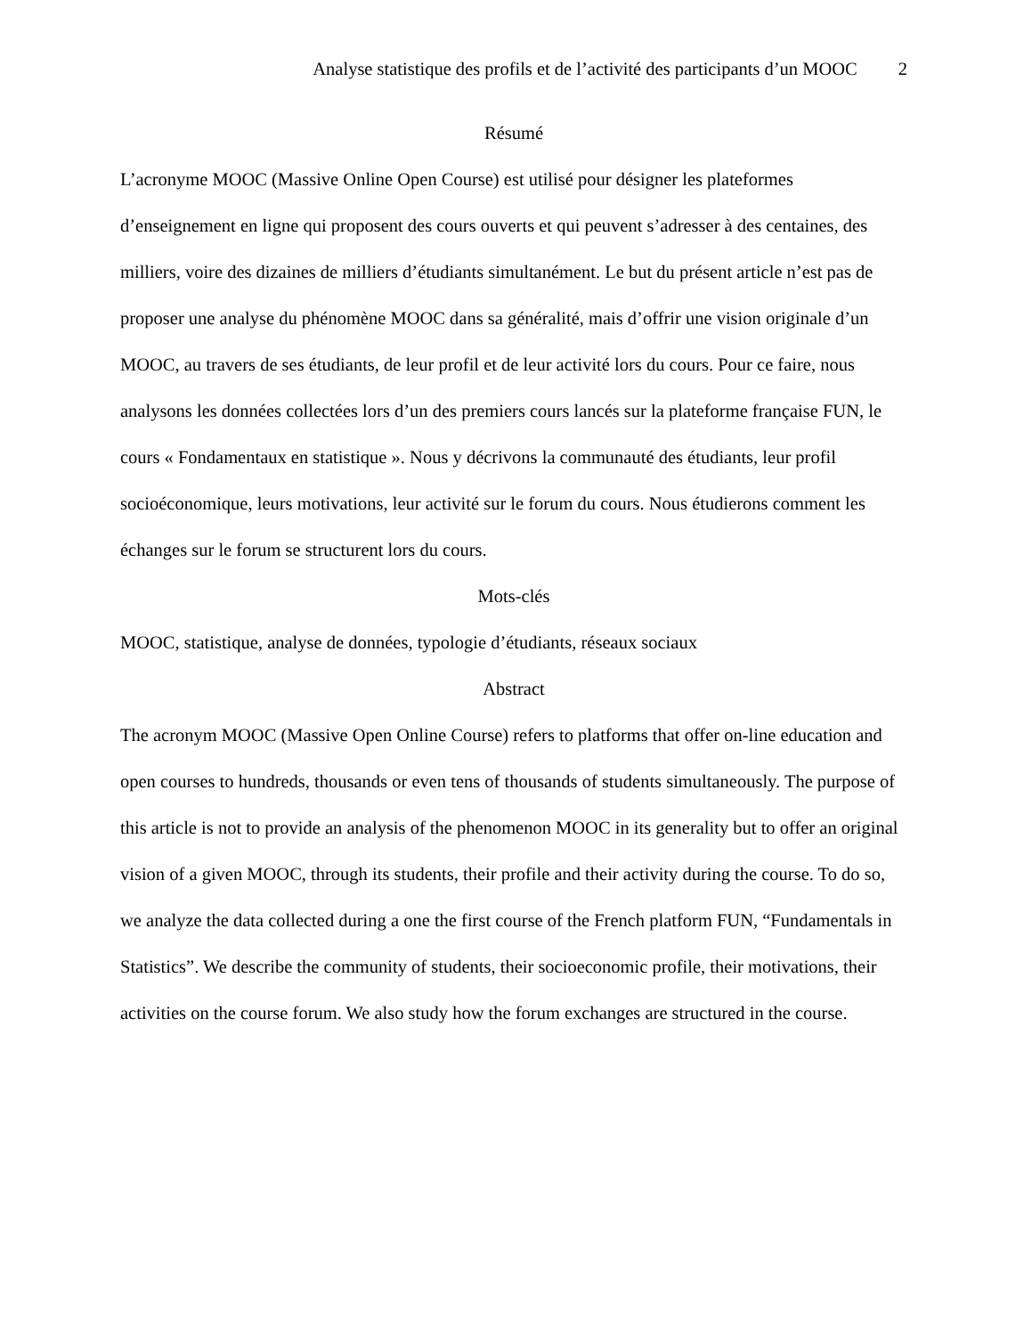Analyse statistique des profils et de l’activité des participants d’un MOOC 2
Résumé
L’acronyme MOOC (Massive Online Open Course) est utilisé pour désigner les plateformes d’enseignement en ligne qui proposent des cours ouverts et qui peuvent s’adresser à des centaines, des milliers, voire des dizaines de milliers d’étudiants simultanément. Le but du présent article n’est pas de proposer une analyse du phénomène MOOC dans sa généralité, mais d’offrir une vision originale d’un MOOC, au travers de ses étudiants, de leur profil et de leur activité lors du cours. Pour ce faire, nous analysons les données collectées lors d’un des premiers cours lancés sur la plateforme française FUN, le cours « Fondamentaux en statistique ». Nous y décrivons la communauté des étudiants, leur profil socioéconomique, leurs motivations, leur activité sur le forum du cours. Nous étudierons comment les échanges sur le forum se structurent lors du cours.
Mots-clés
MOOC, statistique, analyse de données, typologie d’étudiants, réseaux sociaux
Abstract
The acronym MOOC (Massive Open Online Course) refers to platforms that offer on-line education and open courses to hundreds, thousands or even tens of thousands of students simultaneously. The purpose of this article is not to provide an analysis of the phenomenon MOOC in its generality but to offer an original vision of a given MOOC, through its students, their profile and their activity during the course. To do so, we analyze the data collected during a one the first course of the French platform FUN, “Fundamentals in Statistics”. We describe the community of students, their socioeconomic profile, their motivations, their activities on the course forum. We also study how the forum exchanges are structured in the course.